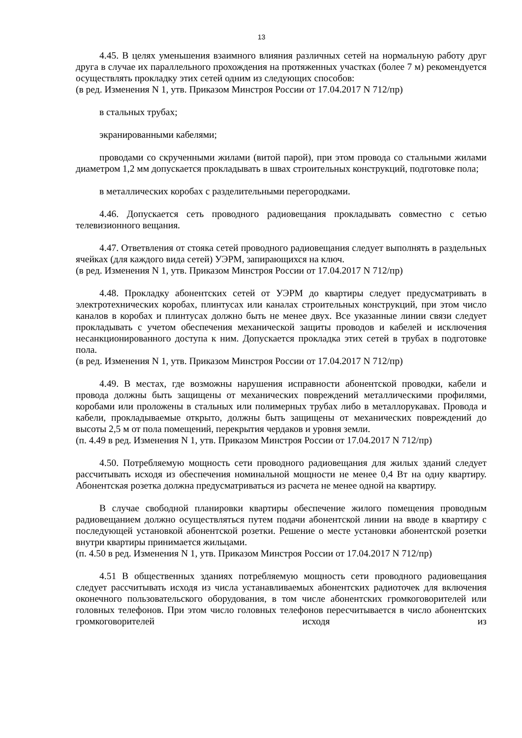13
4.45. В целях уменьшения взаимного влияния различных сетей на нормальную работу друг друга в случае их параллельного прохождения на протяженных участках (более 7 м) рекомендуется осуществлять прокладку этих сетей одним из следующих способов:
(в ред. Изменения N 1, утв. Приказом Минстроя России от 17.04.2017 N 712/пр)
в стальных трубах;
экранированными кабелями;
проводами со скрученными жилами (витой парой), при этом провода со стальными жилами диаметром 1,2 мм допускается прокладывать в швах строительных конструкций, подготовке пола;
в металлических коробах с разделительными перегородками.
4.46. Допускается сеть проводного радиовещания прокладывать совместно с сетью телевизионного вещания.
4.47. Ответвления от стояка сетей проводного радиовещания следует выполнять в раздельных ячейках (для каждого вида сетей) УЭРМ, запирающихся на ключ.
(в ред. Изменения N 1, утв. Приказом Минстроя России от 17.04.2017 N 712/пр)
4.48. Прокладку абонентских сетей от УЭРМ до квартиры следует предусматривать в электротехнических коробах, плинтусах или каналах строительных конструкций, при этом число каналов в коробах и плинтусах должно быть не менее двух. Все указанные линии связи следует прокладывать с учетом обеспечения механической защиты проводов и кабелей и исключения несанкционированного доступа к ним. Допускается прокладка этих сетей в трубах в подготовке пола.
(в ред. Изменения N 1, утв. Приказом Минстроя России от 17.04.2017 N 712/пр)
4.49. В местах, где возможны нарушения исправности абонентской проводки, кабели и провода должны быть защищены от механических повреждений металлическими профилями, коробами или проложены в стальных или полимерных трубах либо в металлорукавах. Провода и кабели, прокладываемые открыто, должны быть защищены от механических повреждений до высоты 2,5 м от пола помещений, перекрытия чердаков и уровня земли.
(п. 4.49 в ред. Изменения N 1, утв. Приказом Минстроя России от 17.04.2017 N 712/пр)
4.50. Потребляемую мощность сети проводного радиовещания для жилых зданий следует рассчитывать исходя из обеспечения номинальной мощности не менее 0,4 Вт на одну квартиру. Абонентская розетка должна предусматриваться из расчета не менее одной на квартиру.
В случае свободной планировки квартиры обеспечение жилого помещения проводным радиовещанием должно осуществляться путем подачи абонентской линии на вводе в квартиру с последующей установкой абонентской розетки. Решение о месте установки абонентской розетки внутри квартиры принимается жильцами.
(п. 4.50 в ред. Изменения N 1, утв. Приказом Минстроя России от 17.04.2017 N 712/пр)
4.51 В общественных зданиях потребляемую мощность сети проводного радиовещания следует рассчитывать исходя из числа устанавливаемых абонентских радиоточек для включения оконечного пользовательского оборудования, в том числе абонентских громкоговорителей или головных телефонов. При этом число головных телефонов пересчитывается в число абонентских громкоговорителей исходя из